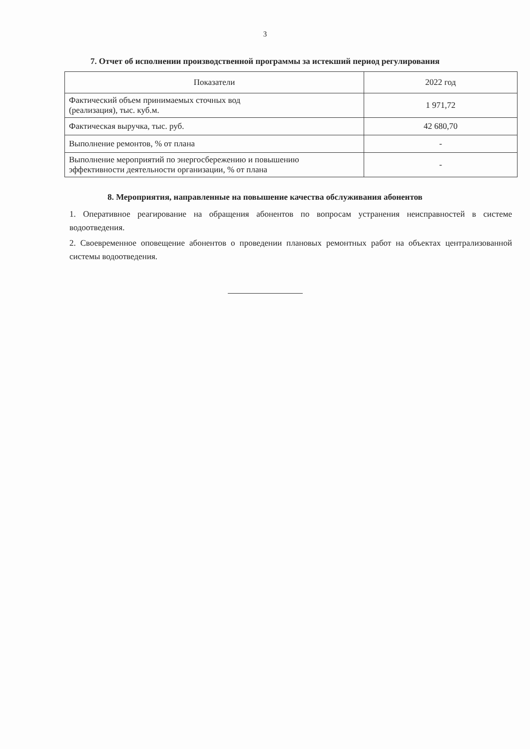3
7. Отчет об исполнении производственной программы за истекший период регулирования
| Показатели | 2022 год |
| --- | --- |
| Фактический объем принимаемых сточных вод (реализация), тыс. куб.м. | 1 971,72 |
| Фактическая выручка, тыс. руб. | 42 680,70 |
| Выполнение ремонтов, % от плана | - |
| Выполнение мероприятий по энергосбережению и повышению эффективности деятельности организации, % от плана | - |
8. Мероприятия, направленные на повышение качества обслуживания абонентов
1. Оперативное реагирование на обращения абонентов по вопросам устранения неисправностей в системе водоотведения.
2. Своевременное оповещение абонентов о проведении плановых ремонтных работ на объектах централизованной системы водоотведения.